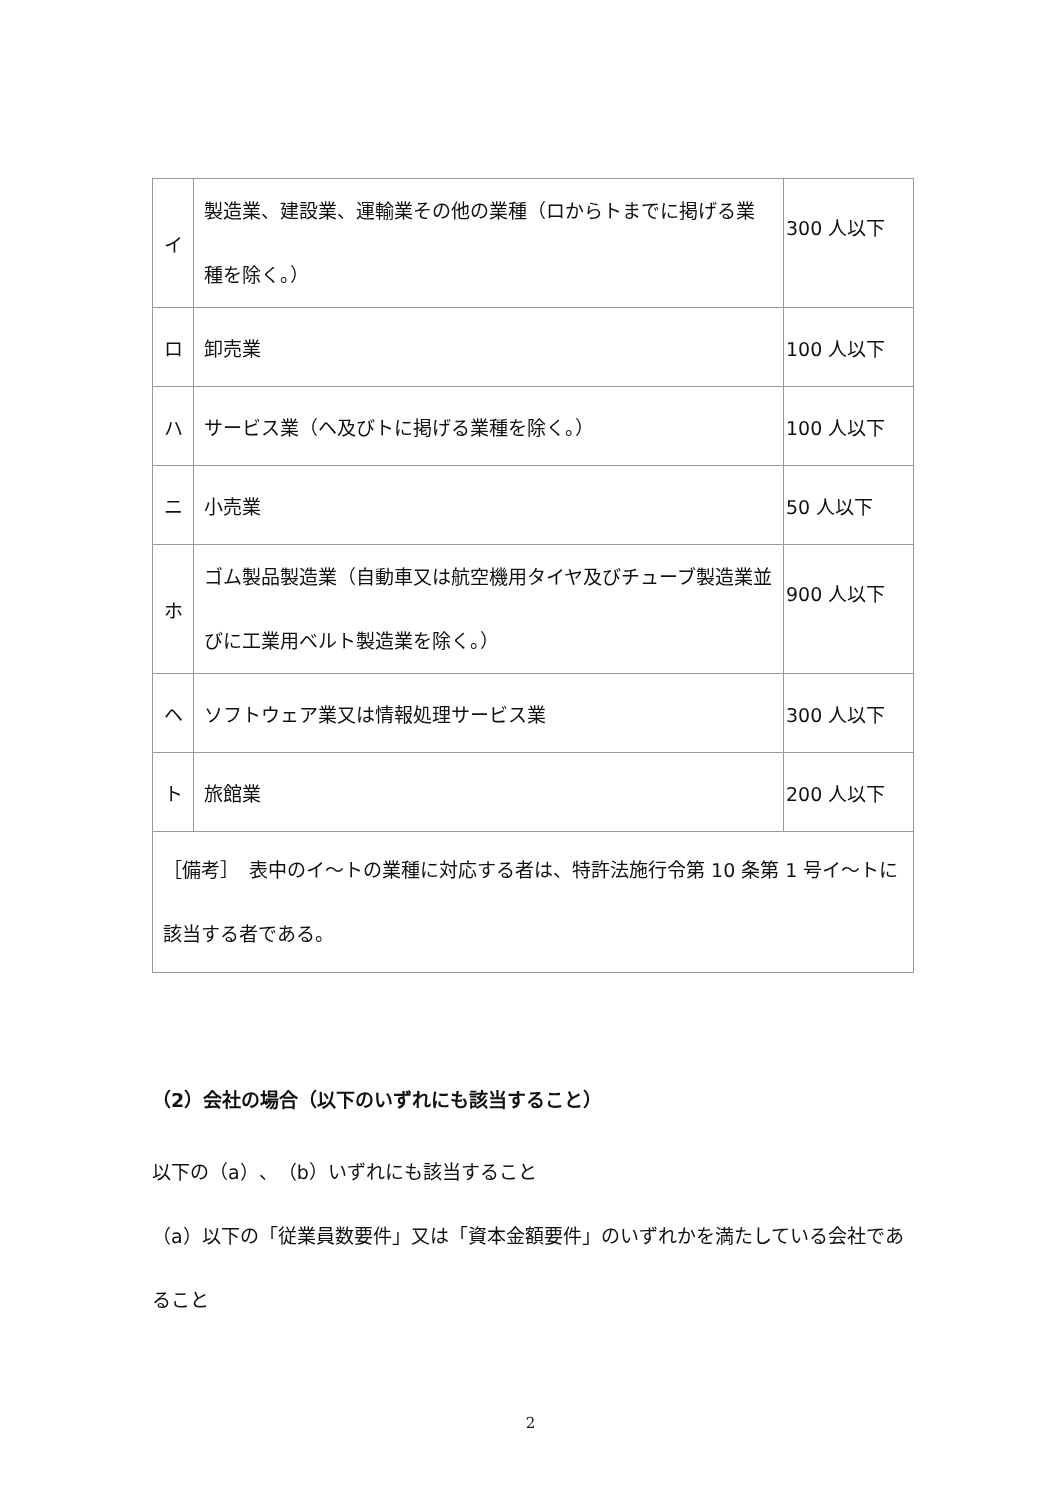| イ | 製造業、建設業、運輸業その他の業種（ロからトまでに掲げる業種を除く。） | 300 人以下 |
| ロ | 卸売業 | 100 人以下 |
| ハ | サービス業（ヘ及びトに掲げる業種を除く。） | 100 人以下 |
| ニ | 小売業 | 50 人以下 |
| ホ | ゴム製品製造業（自動車又は航空機用タイヤ及びチューブ製造業並びに工業用ベルト製造業を除く。） | 900 人以下 |
| ヘ | ソフトウェア業又は情報処理サービス業 | 300 人以下 |
| ト | 旅館業 | 200 人以下 |
| ［備考］ 表中のイ～トの業種に対応する者は、特許法施行令第 10 条第 1 号イ～トに該当する者である。 | | |
（2）会社の場合（以下のいずれにも該当すること）
以下の（a）、（b）いずれにも該当すること
（a）以下の「従業員数要件」又は「資本金額要件」のいずれかを満たしている会社であること
2